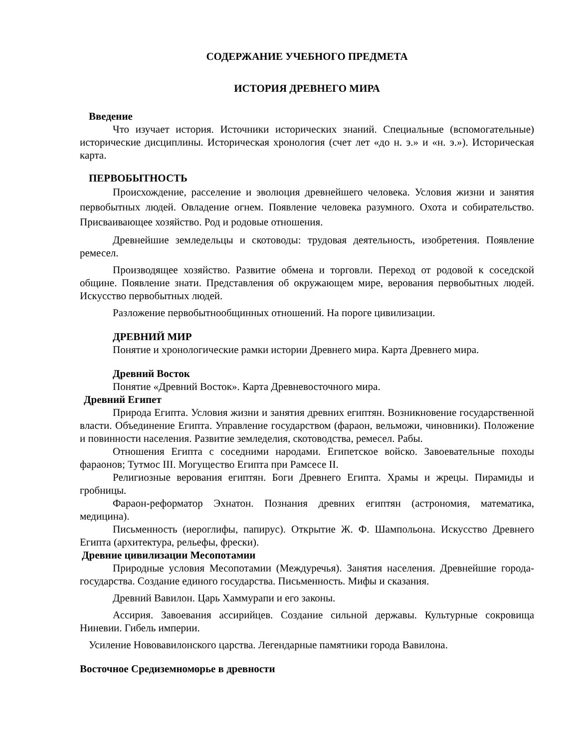СОДЕРЖАНИЕ УЧЕБНОГО ПРЕДМЕТА
ИСТОРИЯ ДРЕВНЕГО МИРА
Введение
Что изучает история. Источники исторических знаний. Специальные (вспомогательные) исторические дисциплины. Историческая хронология (счет лет «до н. э.» и «н. э.»). Историческая карта.
ПЕРВОБЫТНОСТЬ
Происхождение, расселение и эволюция древнейшего человека. Условия жизни и занятия первобытных людей. Овладение огнем. Появление человека разумного. Охота и собирательство. Присваивающее хозяйство. Род и родовые отношения.
Древнейшие земледельцы и скотоводы: трудовая деятельность, изобретения. Появление ремесел.
Производящее хозяйство. Развитие обмена и торговли. Переход от родовой к соседской общине. Появление знати. Представления об окружающем мире, верования первобытных людей. Искусство первобытных людей.
Разложение первобытнообщинных отношений. На пороге цивилизации.
ДРЕВНИЙ МИР
Понятие и хронологические рамки истории Древнего мира. Карта Древнего мира.
Древний Восток
Понятие «Древний Восток». Карта Древневосточного мира.
Древний Египет
Природа Египта. Условия жизни и занятия древних египтян. Возникновение государственной власти. Объединение Египта. Управление государством (фараон, вельможи, чиновники). Положение и повинности населения. Развитие земледелия, скотоводства, ремесел. Рабы.
Отношения Египта с соседними народами. Египетское войско. Завоевательные походы фараонов; Тутмос III. Могущество Египта при Рамсесе II.
Религиозные верования египтян. Боги Древнего Египта. Храмы и жрецы. Пирамиды и гробницы.
Фараон-реформатор Эхнатон. Познания древних египтян (астрономия, математика, медицина).
Письменность (иероглифы, папирус). Открытие Ж. Ф. Шампольона. Искусство Древнего Египта (архитектура, рельефы, фрески).
Древние цивилизации Месопотамии
Природные условия Месопотамии (Междуречья). Занятия населения. Древнейшие города-государства. Создание единого государства. Письменность. Мифы и сказания.
Древний Вавилон. Царь Хаммурапи и его законы.
Ассирия. Завоевания ассирийцев. Создание сильной державы. Культурные сокровища Ниневии. Гибель империи.
Усиление Нововавилонского царства. Легендарные памятники города Вавилона.
Восточное Средиземноморье в древности